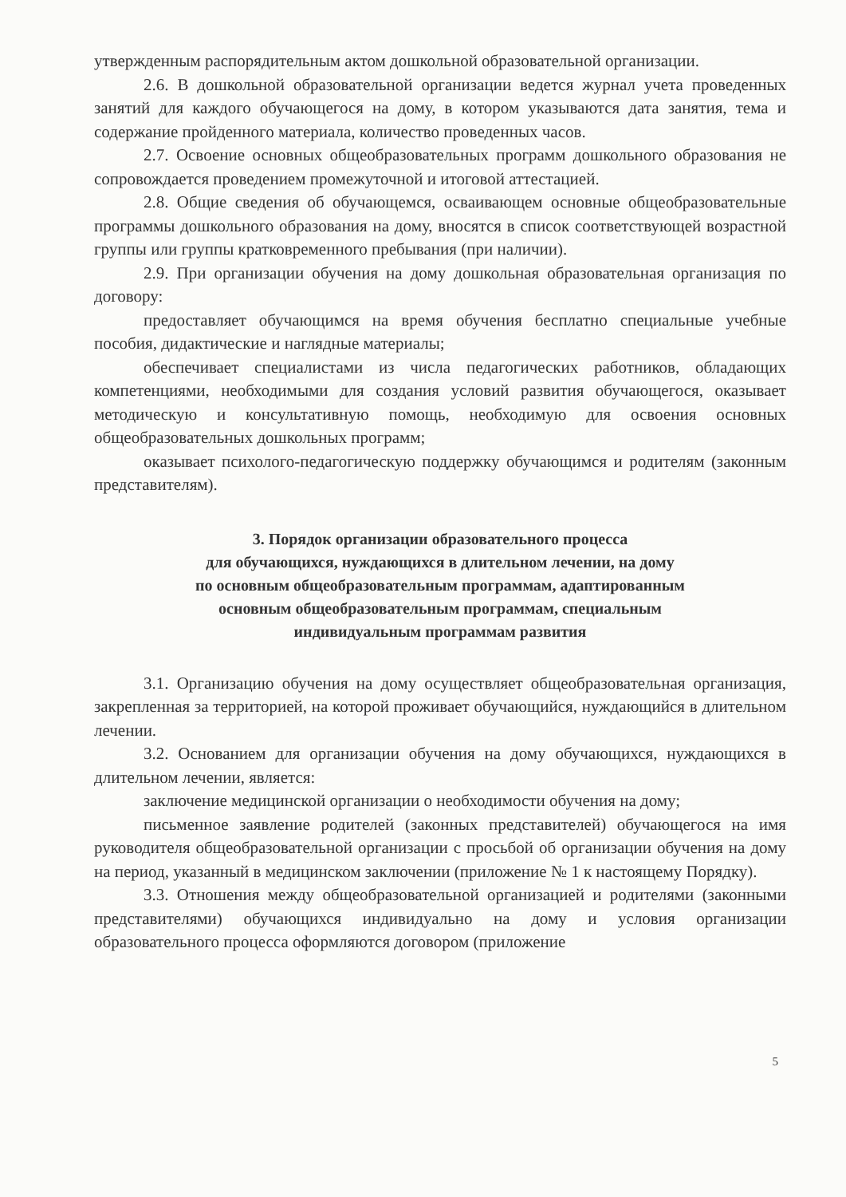утвержденным распорядительным актом дошкольной образовательной организации.
2.6. В дошкольной образовательной организации ведется журнал учета проведенных занятий для каждого обучающегося на дому, в котором указываются дата занятия, тема и содержание пройденного материала, количество проведенных часов.
2.7. Освоение основных общеобразовательных программ дошкольного образования не сопровождается проведением промежуточной и итоговой аттестацией.
2.8. Общие сведения об обучающемся, осваивающем основные общеобразовательные программы дошкольного образования на дому, вносятся в список соответствующей возрастной группы или группы кратковременного пребывания (при наличии).
2.9. При организации обучения на дому дошкольная образовательная организация по договору:
предоставляет обучающимся на время обучения бесплатно специальные учебные пособия, дидактические и наглядные материалы;
обеспечивает специалистами из числа педагогических работников, обладающих компетенциями, необходимыми для создания условий развития обучающегося, оказывает методическую и консультативную помощь, необходимую для освоения основных общеобразовательных дошкольных программ;
оказывает психолого-педагогическую поддержку обучающимся и родителям (законным представителям).
3. Порядок организации образовательного процесса
для обучающихся, нуждающихся в длительном лечении, на дому
по основным общеобразовательным программам, адаптированным
основным общеобразовательным программам, специальным
индивидуальным программам развития
3.1. Организацию обучения на дому осуществляет общеобразовательная организация, закрепленная за территорией, на которой проживает обучающийся, нуждающийся в длительном лечении.
3.2. Основанием для организации обучения на дому обучающихся, нуждающихся в длительном лечении, является:
заключение медицинской организации о необходимости обучения на дому;
письменное заявление родителей (законных представителей) обучающегося на имя руководителя общеобразовательной организации с просьбой об организации обучения на дому на период, указанный в медицинском заключении (приложение № 1 к настоящему Порядку).
3.3. Отношения между общеобразовательной организацией и родителями (законными представителями) обучающихся индивидуально на дому и условия организации образовательного процесса оформляются договором (приложение
5